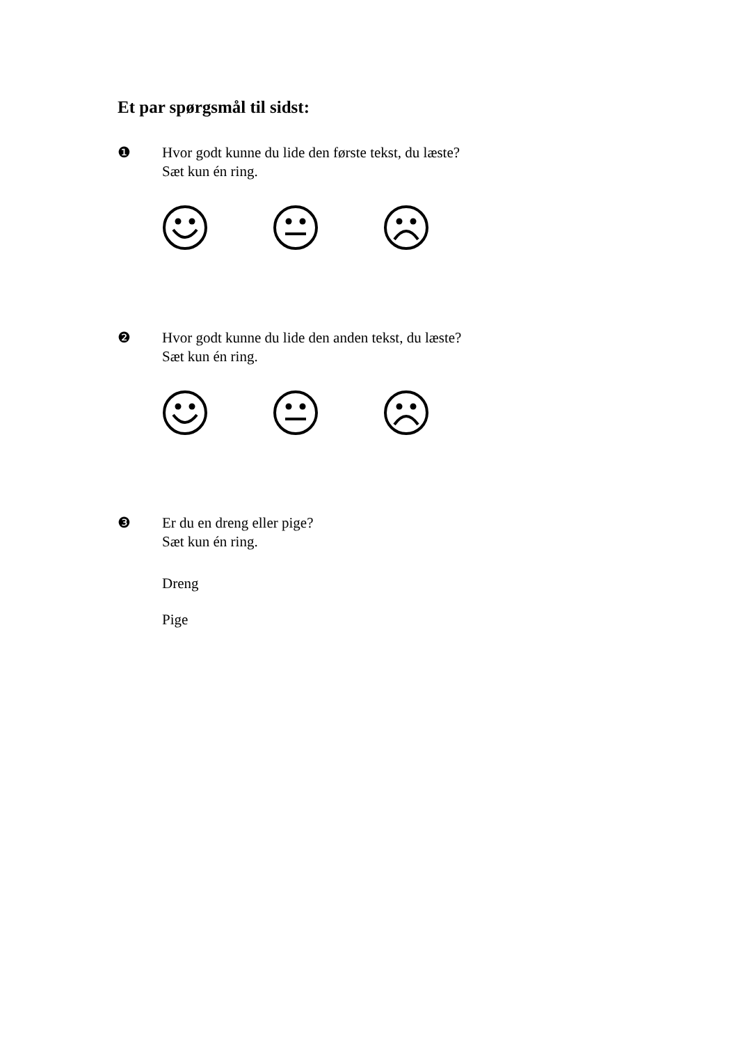Et par spørgsmål til sidst:
❶ Hvor godt kunne du lide den første tekst, du læste?
Sæt kun én ring.
❷ Hvor godt kunne du lide den anden tekst, du læste?
Sæt kun én ring.
❸ Er du en dreng eller pige?
Sæt kun én ring.
Dreng
Pige